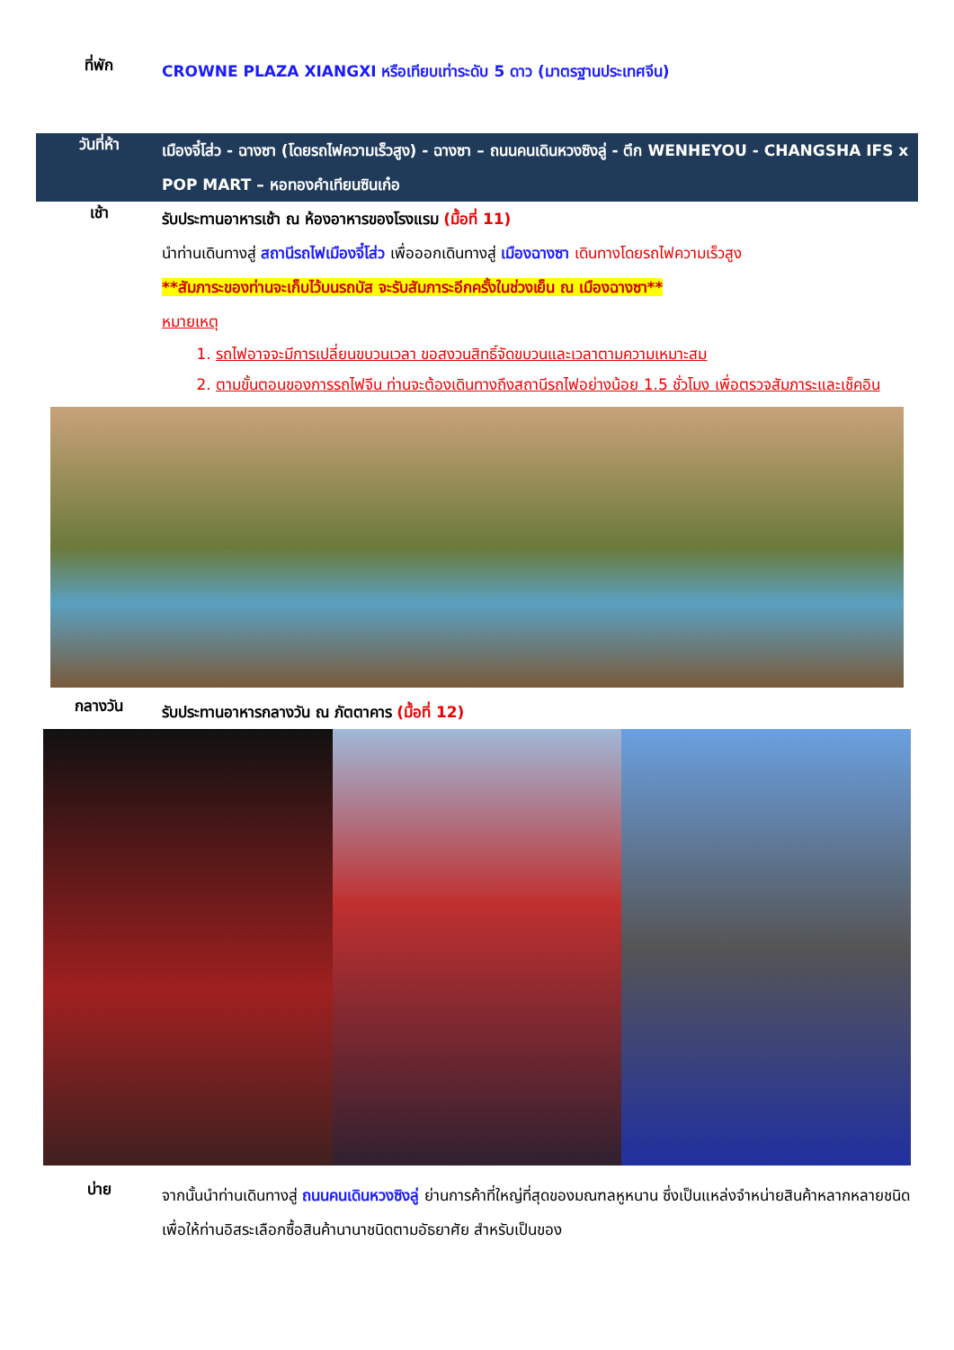ที่พัก
CROWNE PLAZA XIANGXI หรือเทียบเท่าระดับ 5 ดาว (มาตรฐานประเทศจีน)
วันที่ห้า
เมืองจี๋โส่ว - ฉางซา (โดยรถไฟความเร็วสูง) - ฉางซา – ถนนคนเดินหวงซิงลู่ - ตึก WENHEYOU - CHANGSHA IFS x POP MART – หอทองคำเทียนซินเก๋อ
เช้า
รับประทานอาหารเช้า ณ ห้องอาหารของโรงแรม (มื้อที่ 11)
นำท่านเดินทางสู่ สถานีรถไฟเมืองจี๋โส่ว เพื่อออกเดินทางสู่ เมืองฉางซา เดินทางโดยรถไฟความเร็วสูง
**สัมภาระของท่านจะเก็บไว้บนรถบัส จะรับสัมภาระอีกครั้งในช่วงเย็น ณ เมืองฉางซา**
หมายเหตุ
1. รถไฟอาจจะมีการเปลี่ยนขบวนเวลา ขอสงวนสิทธิ์จัดขบวนและเวลาตามความเหมาะสม
2. ตามขั้นตอนของการรถไฟจีน ท่านจะต้องเดินทางถึงสถานีรถไฟอย่างน้อย 1.5 ชั่วโมง เพื่อตรวจสัมภาระและเช็คอิน
กลางวัน
รับประทานอาหารกลางวัน ณ ภัตตาคาร (มื้อที่ 12)
บ่าย
จากนั้นนำท่านเดินทางสู่ ถนนคนเดินหวงซิงลู่ ย่านการค้าที่ใหญ่ที่สุดของมณฑลหูหนาน ซึ่งเป็นแหล่งจำหน่ายสินค้าหลากหลายชนิด เพื่อให้ท่านอิสระเลือกซื้อสินค้านานาชนิดตามอัธยาศัย สำหรับเป็นของ